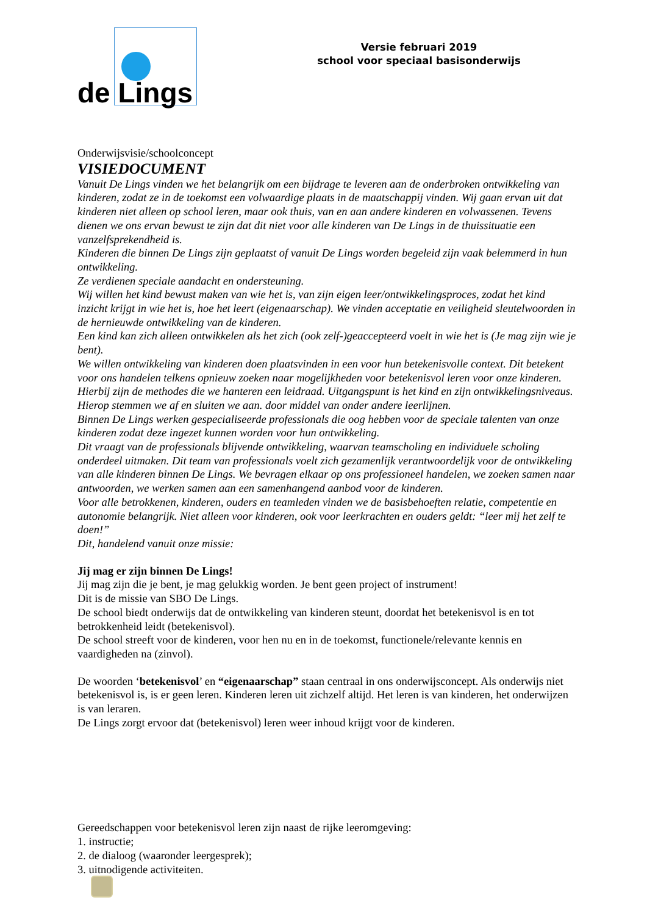de Lings
Versie februari 2019
school voor speciaal basisonderwijs
Onderwijsvisie/schoolconcept
VISIEDOCUMENT
Vanuit De Lings vinden we het belangrijk om een bijdrage te leveren aan de onderbroken ontwikkeling van kinderen, zodat ze in de toekomst een volwaardige plaats in de maatschappij vinden. Wij gaan ervan uit dat kinderen niet alleen op school leren, maar ook thuis, van en aan andere kinderen en volwassenen. Tevens dienen we ons ervan bewust te zijn dat dit niet voor alle kinderen van De Lings in de thuissituatie een vanzelfsprekendheid is.
Kinderen die binnen De Lings zijn geplaatst of vanuit De Lings worden begeleid zijn vaak belemmerd in hun ontwikkeling.
Ze verdienen speciale aandacht en ondersteuning.
Wij willen het kind bewust maken van wie het is, van zijn eigen leer/ontwikkelingsproces, zodat het kind inzicht krijgt in wie het is, hoe het leert (eigenaarschap). We vinden acceptatie en veiligheid sleutelwoorden in de hernieuwde ontwikkeling van de kinderen.
Een kind kan zich alleen ontwikkelen als het zich (ook zelf-)geaccepteerd voelt in wie het is (Je mag zijn wie je bent).
We willen ontwikkeling van kinderen doen plaatsvinden in een voor hun betekenisvolle context. Dit betekent voor ons handelen telkens opnieuw zoeken naar mogelijkheden voor betekenisvol leren voor onze kinderen. Hierbij zijn de methodes die we hanteren een leidraad. Uitgangspunt is het kind en zijn ontwikkelingsniveaus. Hierop stemmen we af en sluiten we aan. door middel van onder andere leerlijnen.
Binnen De Lings werken gespecialiseerde professionals die oog hebben voor de speciale talenten van onze kinderen zodat deze ingezet kunnen worden voor hun ontwikkeling.
Dit vraagt van de professionals blijvende ontwikkeling, waarvan teamscholing en individuele scholing onderdeel uitmaken. Dit team van professionals voelt zich gezamenlijk verantwoordelijk voor de ontwikkeling van alle kinderen binnen De Lings. We bevragen elkaar op ons professioneel handelen, we zoeken samen naar antwoorden, we werken samen aan een samenhangend aanbod voor de kinderen.
Voor alle betrokkenen, kinderen, ouders en teamleden vinden we de basisbehoeften relatie, competentie en autonomie belangrijk. Niet alleen voor kinderen, ook voor leerkrachten en ouders geldt: “leer mij het zelf te doen!”
Dit, handelend vanuit onze missie:
Jij mag er zijn binnen De Lings!
Jij mag zijn die je bent, je mag gelukkig worden. Je bent geen project of instrument!
Dit is de missie van SBO De Lings.
De school biedt onderwijs dat de ontwikkeling van kinderen steunt, doordat het betekenisvol is en tot betrokkenheid leidt (betekenisvol).
De school streeft voor de kinderen, voor hen nu en in de toekomst, functionele/relevante kennis en vaardigheden na (zinvol).
De woorden ‘betekenisvol’ en “eigenaarschap” staan centraal in ons onderwijsconcept. Als onderwijs niet betekenisvol is, is er geen leren. Kinderen leren uit zichzelf altijd. Het leren is van kinderen, het onderwijzen is van leraren.
De Lings zorgt ervoor dat (betekenisvol) leren weer inhoud krijgt voor de kinderen.
Gereedschappen voor betekenisvol leren zijn naast de rijke leeromgeving:
1. instructie;
2. de dialoog (waaronder leergesprek);
3. uitnodigende activiteiten.